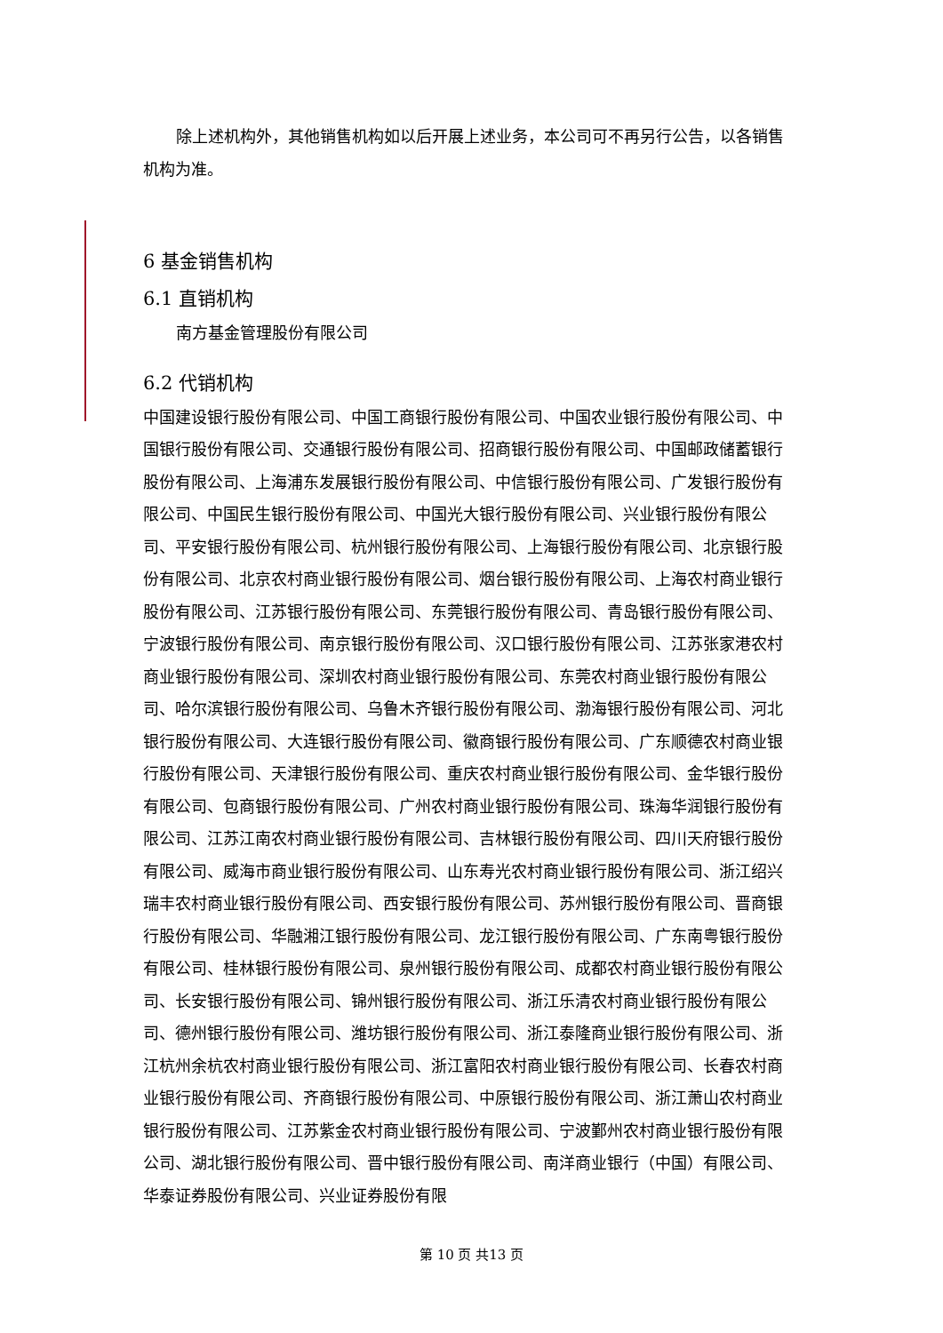除上述机构外，其他销售机构如以后开展上述业务，本公司可不再另行公告，以各销售机构为准。
6 基金销售机构
6.1 直销机构
南方基金管理股份有限公司
6.2 代销机构
中国建设银行股份有限公司、中国工商银行股份有限公司、中国农业银行股份有限公司、中国银行股份有限公司、交通银行股份有限公司、招商银行股份有限公司、中国邮政储蓄银行股份有限公司、上海浦东发展银行股份有限公司、中信银行股份有限公司、广发银行股份有限公司、中国民生银行股份有限公司、中国光大银行股份有限公司、兴业银行股份有限公司、平安银行股份有限公司、杭州银行股份有限公司、上海银行股份有限公司、北京银行股份有限公司、北京农村商业银行股份有限公司、烟台银行股份有限公司、上海农村商业银行股份有限公司、江苏银行股份有限公司、东莞银行股份有限公司、青岛银行股份有限公司、宁波银行股份有限公司、南京银行股份有限公司、汉口银行股份有限公司、江苏张家港农村商业银行股份有限公司、深圳农村商业银行股份有限公司、东莞农村商业银行股份有限公司、哈尔滨银行股份有限公司、乌鲁木齐银行股份有限公司、渤海银行股份有限公司、河北银行股份有限公司、大连银行股份有限公司、徽商银行股份有限公司、广东顺德农村商业银行股份有限公司、天津银行股份有限公司、重庆农村商业银行股份有限公司、金华银行股份有限公司、包商银行股份有限公司、广州农村商业银行股份有限公司、珠海华润银行股份有限公司、江苏江南农村商业银行股份有限公司、吉林银行股份有限公司、四川天府银行股份有限公司、威海市商业银行股份有限公司、山东寿光农村商业银行股份有限公司、浙江绍兴瑞丰农村商业银行股份有限公司、西安银行股份有限公司、苏州银行股份有限公司、晋商银行股份有限公司、华融湘江银行股份有限公司、龙江银行股份有限公司、广东南粤银行股份有限公司、桂林银行股份有限公司、泉州银行股份有限公司、成都农村商业银行股份有限公司、长安银行股份有限公司、锦州银行股份有限公司、浙江乐清农村商业银行股份有限公司、德州银行股份有限公司、潍坊银行股份有限公司、浙江泰隆商业银行股份有限公司、浙江杭州余杭农村商业银行股份有限公司、浙江富阳农村商业银行股份有限公司、长春农村商业银行股份有限公司、齐商银行股份有限公司、中原银行股份有限公司、浙江萧山农村商业银行股份有限公司、江苏紫金农村商业银行股份有限公司、宁波鄞州农村商业银行股份有限公司、湖北银行股份有限公司、晋中银行股份有限公司、南洋商业银行（中国）有限公司、华泰证券股份有限公司、兴业证券股份有限
第 10 页 共13 页